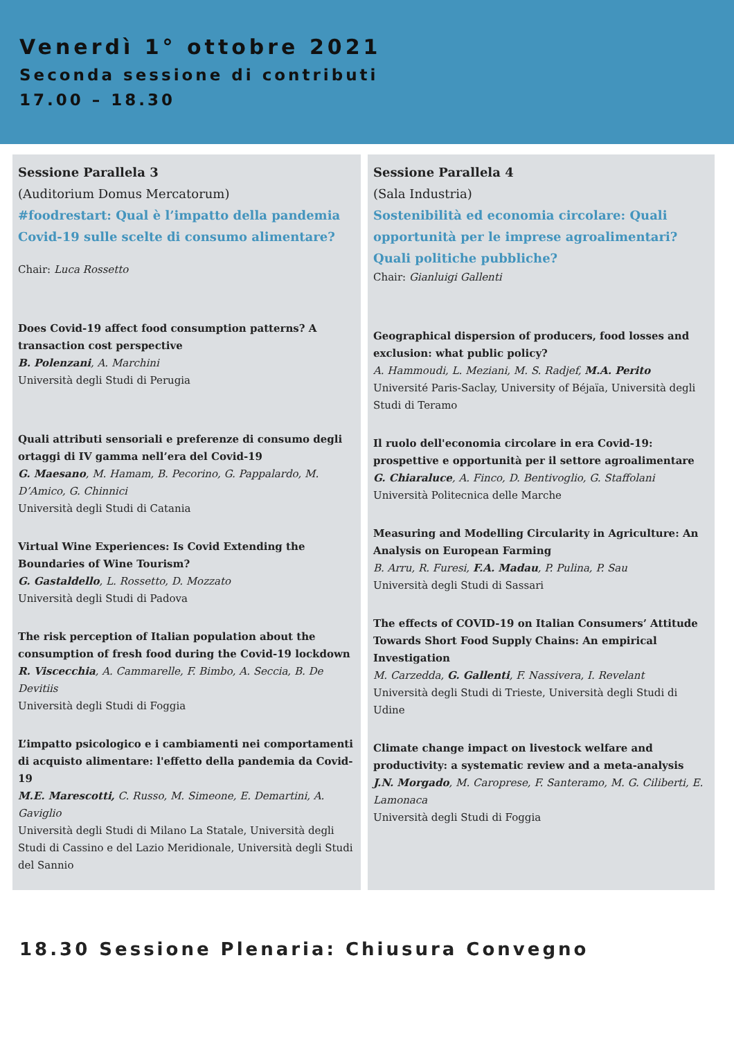Venerdì 1° ottobre 2021
Seconda sessione di contributi
17.00 – 18.30
Sessione Parallela 3
(Auditorium Domus Mercatorum)
#foodrestart: Qual è l’impatto della pandemia Covid-19 sulle scelte di consumo alimentare?
Chair: Luca Rossetto
Does Covid-19 affect food consumption patterns? A transaction cost perspective
B. Polenzani, A. Marchini
Università degli Studi di Perugia
Quali attributi sensoriali e preferenze di consumo degli ortaggi di IV gamma nell’era del Covid-19
G. Maesano, M. Hamam, B. Pecorino, G. Pappalardo, M. D’Amico, G. Chinnici
Università degli Studi di Catania
Virtual Wine Experiences: Is Covid Extending the Boundaries of Wine Tourism?
G. Gastaldello, L. Rossetto, D. Mozzato
Università degli Studi di Padova
The risk perception of Italian population about the consumption of fresh food during the Covid-19 lockdown
R. Viscecchia, A. Cammarelle, F. Bimbo, A. Seccia, B. De Devitiis
Università degli Studi di Foggia
L’impatto psicologico e i cambiamenti nei comportamenti di acquisto alimentare: l'effetto della pandemia da Covid-19
M.E. Marescotti, C. Russo, M. Simeone, E. Demartini, A. Gaviglio
Università degli Studi di Milano La Statale, Università degli Studi di Cassino e del Lazio Meridionale, Università degli Studi del Sannio
Sessione Parallela 4
(Sala Industria)
Sostenibilità ed economia circolare: Quali opportunità per le imprese agroalimentari? Quali politiche pubbliche?
Chair: Gianluigi Gallenti
Geographical dispersion of producers, food losses and exclusion: what public policy?
A. Hammoudi, L. Meziani, M. S. Radjef, M.A. Perito
Université Paris-Saclay, University of Béjaïa, Università degli Studi di Teramo
Il ruolo dell'economia circolare in era Covid-19: prospettive e opportunità per il settore agroalimentare
G. Chiaraluce, A. Finco, D. Bentivoglio, G. Staffolani
Università Politecnica delle Marche
Measuring and Modelling Circularity in Agriculture: An Analysis on European Farming
B. Arru, R. Furesi, F.A. Madau, P. Pulina, P. Sau
Università degli Studi di Sassari
The effects of COVID-19 on Italian Consumers’ Attitude Towards Short Food Supply Chains: An empirical Investigation
M. Carzedda, G. Gallenti, F. Nassivera, I. Revelant
Università degli Studi di Trieste, Università degli Studi di Udine
Climate change impact on livestock welfare and productivity: a systematic review and a meta-analysis
J.N. Morgado, M. Caroprese, F. Santeramo, M. G. Ciliberti, E. Lamonaca
Università degli Studi di Foggia
18.30 Sessione Plenaria: Chiusura Convegno